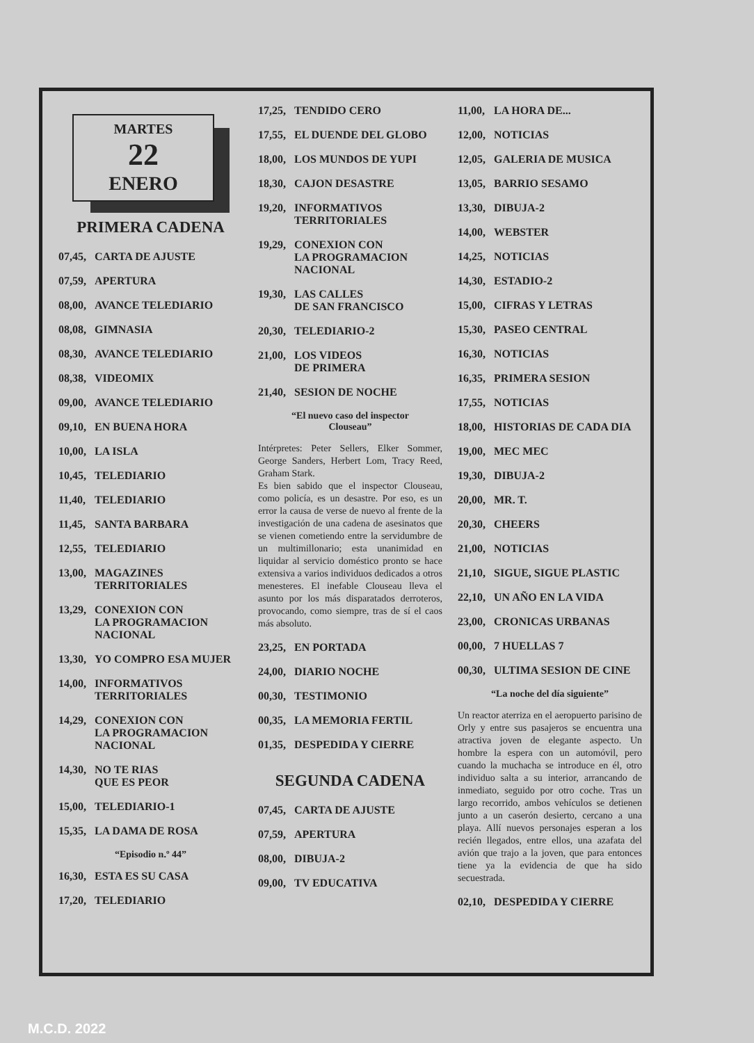MARTES
22
ENERO
PRIMERA CADENA
07,45, CARTA DE AJUSTE
07,59, APERTURA
08,00, AVANCE TELEDIARIO
08,08, GIMNASIA
08,30, AVANCE TELEDIARIO
08,38, VIDEOMIX
09,00, AVANCE TELEDIARIO
09,10, EN BUENA HORA
10,00, LA ISLA
10,45, TELEDIARIO
11,40, TELEDIARIO
11,45, SANTA BARBARA
12,55, TELEDIARIO
13,00, MAGAZINES
TERRITORIALES
13,29, CONEXION CON
LA PROGRAMACION
NACIONAL
13,30, YO COMPRO ESA MUJER
14,00, INFORMATIVOS
TERRITORIALES
14,29, CONEXION CON
LA PROGRAMACION
NACIONAL
14,30, NO TE RIAS
QUE ES PEOR
15,00, TELEDIARIO-1
15,35, LA DAMA DE ROSA
“Episodio n.º 44”
16,30, ESTA ES SU CASA
17,20, TELEDIARIO
17,25, TENDIDO CERO
17,55, EL DUENDE DEL GLOBO
18,00, LOS MUNDOS DE YUPI
18,30, CAJON DESASTRE
19,20, INFORMATIVOS
TERRITORIALES
19,29, CONEXION CON
LA PROGRAMACION
NACIONAL
19,30, LAS CALLES
DE SAN FRANCISCO
20,30, TELEDIARIO-2
21,00, LOS VIDEOS
DE PRIMERA
21,40, SESION DE NOCHE
“El nuevo caso del inspector
Clouseau”
Intérpretes: Peter Sellers, Elker Sommer, George Sanders, Herbert Lom, Tracy Reed, Graham Stark.
Es bien sabido que el inspector Clouseau, como policía, es un desastre. Por eso, es un error la causa de verse de nuevo al frente de la investigación de una cadena de asesinatos que se vienen cometiendo entre la servidumbre de un multimillonario; esta unanimidad en liquidar al servicio doméstico pronto se hace extensiva a varios individuos dedicados a otros menesteres. El inefable Clouseau lleva el asunto por los más disparatados derroteros, provocando, como siempre, tras de sí el caos más absoluto.
23,25, EN PORTADA
24,00, DIARIO NOCHE
00,30, TESTIMONIO
00,35, LA MEMORIA FERTIL
01,35, DESPEDIDA Y CIERRE
SEGUNDA CADENA
07,45, CARTA DE AJUSTE
07,59, APERTURA
08,00, DIBUJA-2
09,00, TV EDUCATIVA
11,00, LA HORA DE...
12,00, NOTICIAS
12,05, GALERIA DE MUSICA
13,05, BARRIO SESAMO
13,30, DIBUJA-2
14,00, WEBSTER
14,25, NOTICIAS
14,30, ESTADIO-2
15,00, CIFRAS Y LETRAS
15,30, PASEO CENTRAL
16,30, NOTICIAS
16,35, PRIMERA SESION
17,55, NOTICIAS
18,00, HISTORIAS DE CADA DIA
19,00, MEC MEC
19,30, DIBUJA-2
20,00, MR. T.
20,30, CHEERS
21,00, NOTICIAS
21,10, SIGUE, SIGUE PLASTIC
22,10, UN AÑO EN LA VIDA
23,00, CRONICAS URBANAS
00,00, 7 HUELLAS 7
00,30, ULTIMA SESION DE CINE
“La noche del día siguiente”
Un reactor aterriza en el aeropuerto parisino de Orly y entre sus pasajeros se encuentra una atractiva joven de elegante aspecto. Un hombre la espera con un automóvil, pero cuando la muchacha se introduce en él, otro individuo salta a su interior, arrancando de inmediato, seguido por otro coche. Tras un largo recorrido, ambos vehículos se detienen junto a un caserón desierto, cercano a una playa. Allí nuevos personajes esperan a los recién llegados, entre ellos, una azafata del avión que trajo a la joven, que para entonces tiene ya la evidencia de que ha sido secuestrada.
02,10, DESPEDIDA Y CIERRE
M.C.D. 2022